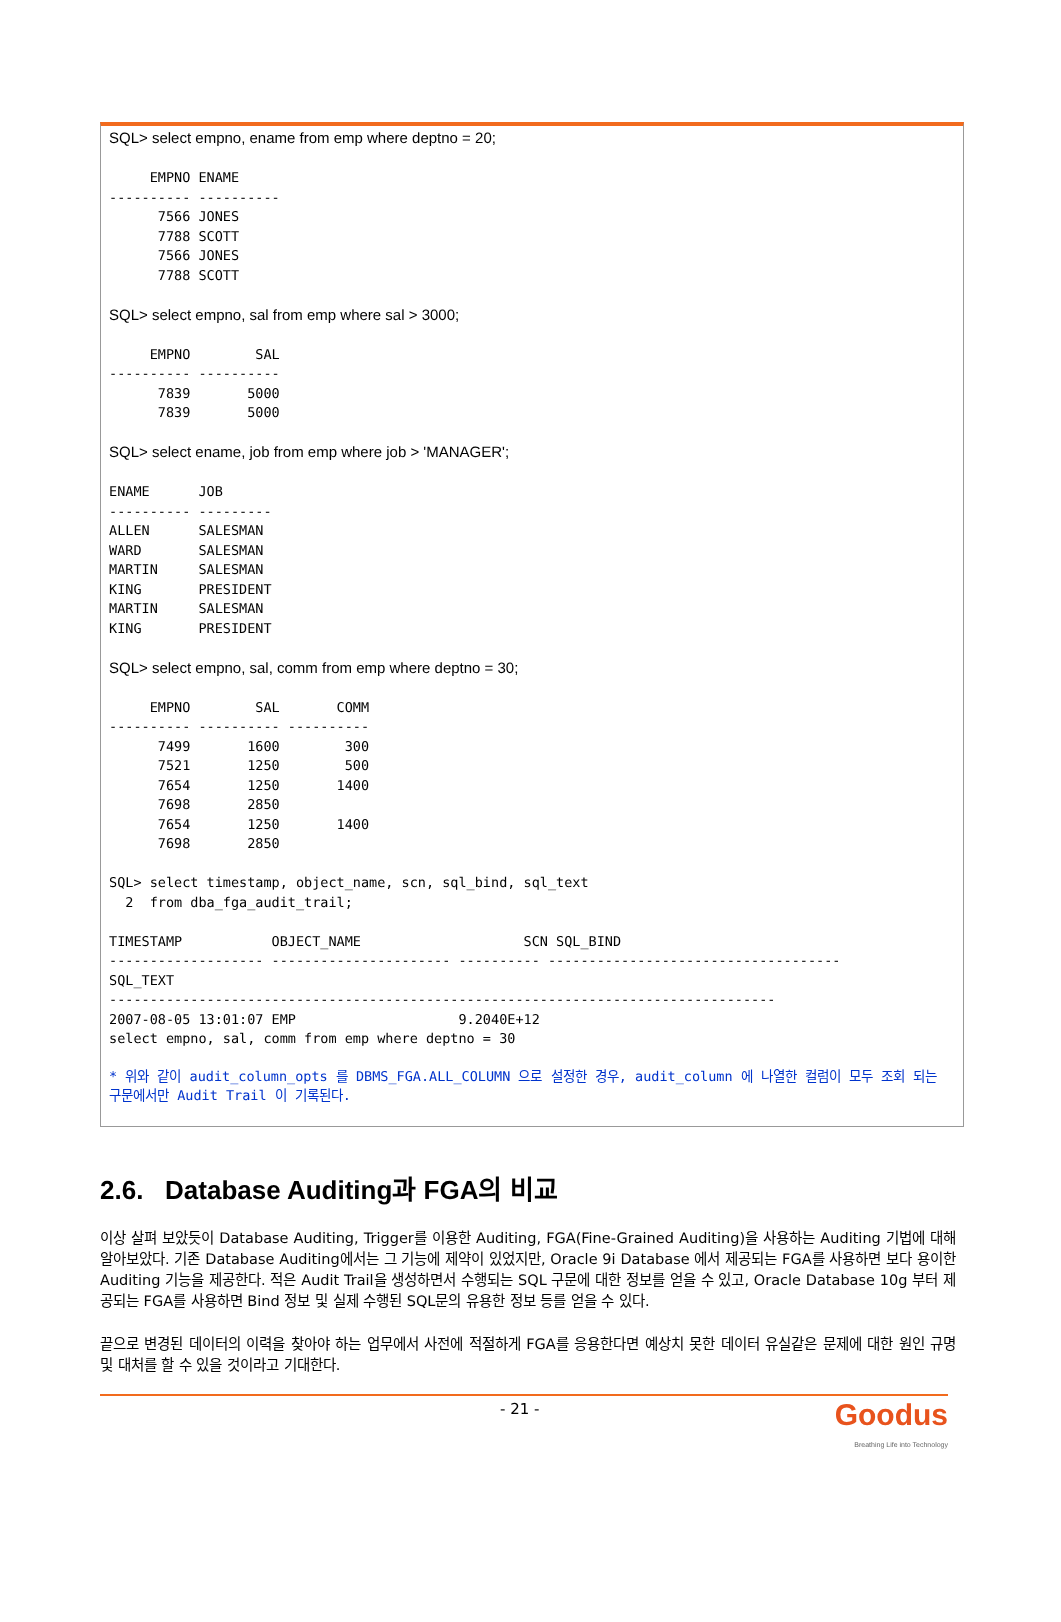SQL> select empno, ename from emp where deptno = 20;

     EMPNO ENAME
---------- ----------
      7566 JONES
      7788 SCOTT
      7566 JONES
      7788 SCOTT

SQL> select empno, sal from emp where sal > 3000;

     EMPNO        SAL
---------- ----------
      7839       5000
      7839       5000

SQL> select ename, job from emp where job > 'MANAGER';

ENAME      JOB
---------- ---------
ALLEN      SALESMAN
WARD       SALESMAN
MARTIN     SALESMAN
KING       PRESIDENT
MARTIN     SALESMAN
KING       PRESIDENT

SQL> select empno, sal, comm from emp where deptno = 30;

     EMPNO        SAL       COMM
---------- ---------- ----------
      7499       1600        300
      7521       1250        500
      7654       1250       1400
      7698       2850
      7654       1250       1400
      7698       2850

SQL> select timestamp, object_name, scn, sql_bind, sql_text
  2  from dba_fga_audit_trail;

TIMESTAMP           OBJECT_NAME                    SCN SQL_BIND
------------------- ---------------------- ---------- ------------------------------------
SQL_TEXT
----------------------------------------------------------------------------------
2007-08-05 13:01:07 EMP                    9.2040E+12
select empno, sal, comm from emp where deptno = 30
* 위와 같이 audit_column_opts 를 DBMS_FGA.ALL_COLUMN 으로 설정한 경우, audit_column 에 나열한 컬럼이 모두 조회 되는 구문에서만 Audit Trail 이 기록된다.
2.6. Database Auditing과 FGA의 비교
이상 살펴 보았듯이 Database Auditing, Trigger를 이용한 Auditing, FGA(Fine-Grained Auditing)을 사용하는 Auditing 기법에 대해 알아보았다. 기존 Database Auditing에서는 그 기능에 제약이 있었지만, Oracle 9i Database 에서 제공되는 FGA를 사용하면 보다 용이한 Auditing 기능을 제공한다. 적은 Audit Trail을 생성하면서 수행되는 SQL 구문에 대한 정보를 얻을 수 있고, Oracle Database 10g 부터 제공되는 FGA를 사용하면 Bind 정보 및 실제 수행된 SQL문의 유용한 정보 등를 얻을 수 있다.
끝으로 변경된 데이터의 이력을 찾아야 하는 업무에서 사전에 적절하게 FGA를 응용한다면 예상치 못한 데이터 유실같은 문제에 대한 원인 규명 및 대처를 할 수 있을 것이라고 기대한다.
- 21 -
Goodus
Breathing Life into Technology